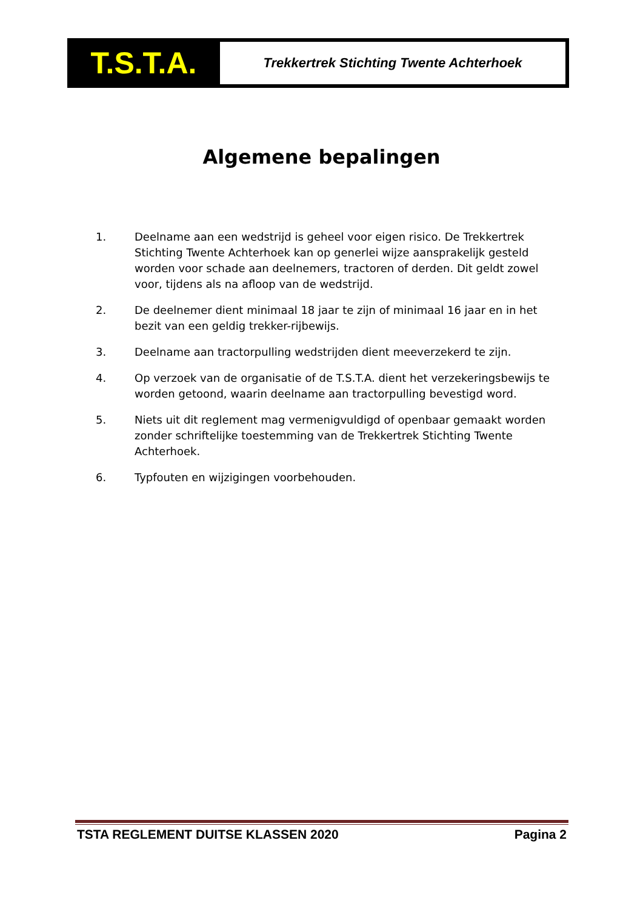T.S.T.A.
Trekkertrek Stichting Twente Achterhoek
Algemene bepalingen
1. Deelname aan een wedstrijd is geheel voor eigen risico. De Trekkertrek Stichting Twente Achterhoek kan op generlei wijze aansprakelijk gesteld worden voor schade aan deelnemers, tractoren of derden. Dit geldt zowel voor, tijdens als na afloop van de wedstrijd.
2. De deelnemer dient minimaal 18 jaar te zijn of minimaal 16 jaar en in het bezit van een geldig trekker-rijbewijs.
3. Deelname aan tractorpulling wedstrijden dient meeverzekerd te zijn.
4. Op verzoek van de organisatie of de T.S.T.A. dient het verzekeringsbewijs te worden getoond, waarin deelname aan tractorpulling bevestigd word.
5. Niets uit dit reglement mag vermenigvuldigd of openbaar gemaakt worden zonder schriftelijke toestemming van de Trekkertrek Stichting Twente Achterhoek.
6. Typfouten en wijzigingen voorbehouden.
TSTA REGLEMENT DUITSE KLASSEN 2020 Pagina 2